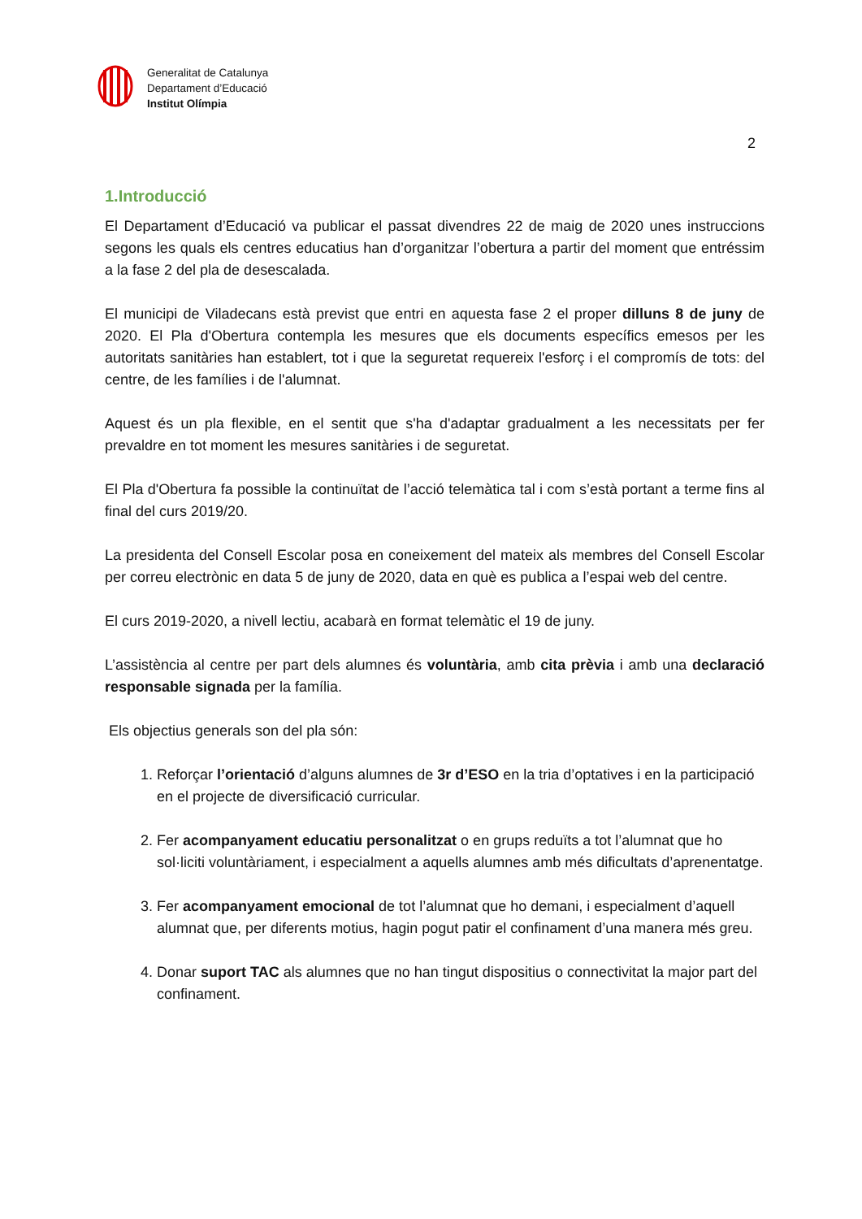Generalitat de Catalunya
Departament d’Educació
Institut Olímpia
2
1.Introducció
El Departament d’Educació va publicar el passat divendres 22 de maig de 2020 unes instruccions segons les quals els centres educatius han d’organitzar l’obertura a partir del moment que entréssim a la fase 2 del pla de desescalada.
El municipi de Viladecans està previst que entri en aquesta fase 2 el proper dilluns 8 de juny de 2020. El Pla d'Obertura contempla les mesures que els documents específics emesos per les autoritats sanitàries han establert, tot i que la seguretat requereix l'esforç i el compromís de tots: del centre, de les famílies i de l'alumnat.
Aquest és un pla flexible, en el sentit que s'ha d'adaptar gradualment a les necessitats per fer prevaldre en tot moment les mesures sanitàries i de seguretat.
El Pla d'Obertura fa possible la continuïtat de l’acció telemàtica tal i com s’està portant a terme fins al final del curs 2019/20.
La presidenta del Consell Escolar posa en coneixement del mateix als membres del Consell Escolar per correu electrònic en data 5 de juny de 2020, data en què es publica a l’espai web del centre.
El curs 2019-2020, a nivell lectiu, acabarà en format telemàtic el 19 de juny.
L’assistència al centre per part dels alumnes és voluntària, amb cita prèvia i amb una declaració responsable signada per la família.
Els objectius generals son del pla són:
1. Reforçar l’orientació d’alguns alumnes de 3r d’ESO en la tria d’optatives i en la participació en el projecte de diversificació curricular.
2. Fer acompanyament educatiu personalitzat o en grups reduïts a tot l’alumnat que ho sol·liciti voluntàriament, i especialment a aquells alumnes amb més dificultats d’aprenentatge.
3. Fer acompanyament emocional de tot l’alumnat que ho demani, i especialment d’aquell alumnat que, per diferents motius, hagin pogut patir el confinament d’una manera més greu.
4. Donar suport TAC als alumnes que no han tingut dispositius o connectivitat la major part del confinament.